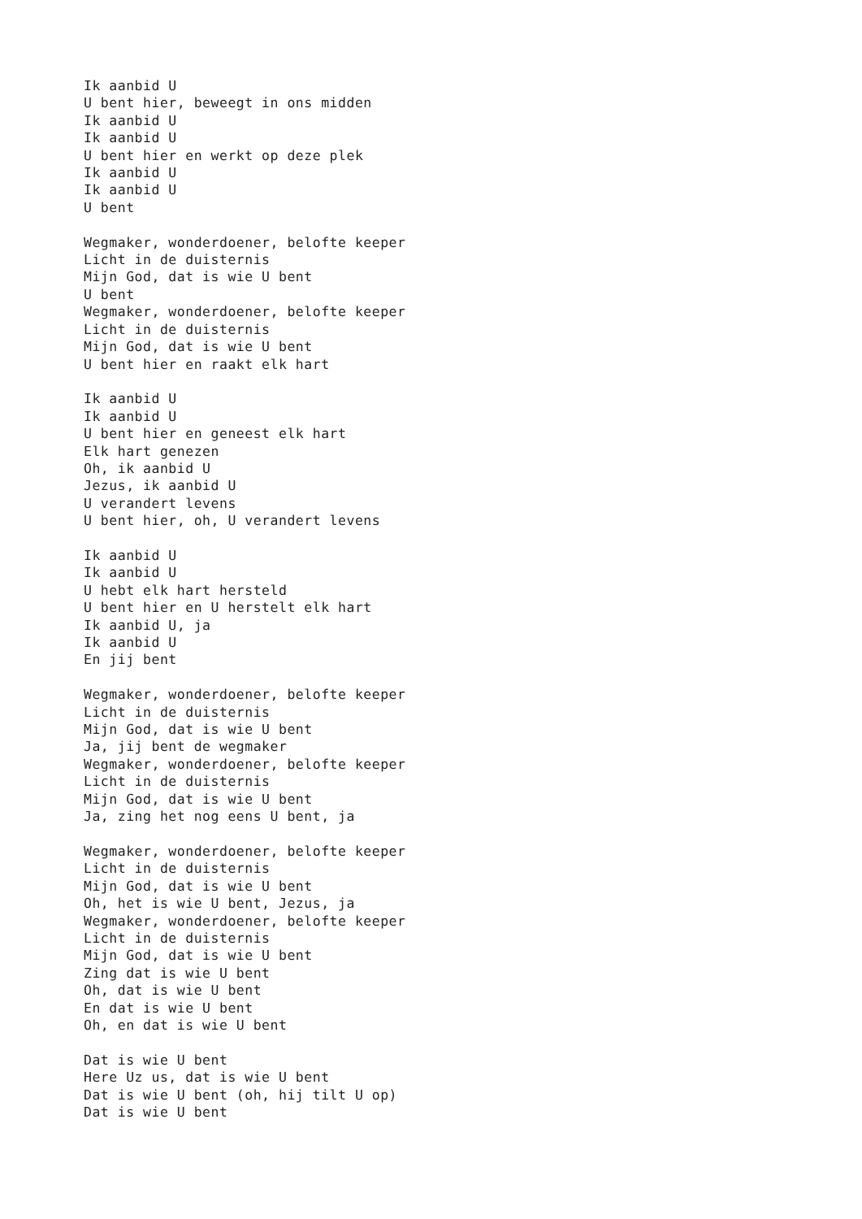Ik aanbid U
U bent hier, beweegt in ons midden
Ik aanbid U
Ik aanbid U
U bent hier en werkt op deze plek
Ik aanbid U
Ik aanbid U
U bent

Wegmaker, wonderdoener, belofte keeper
Licht in de duisternis
Mijn God, dat is wie U bent
U bent
Wegmaker, wonderdoener, belofte keeper
Licht in de duisternis
Mijn God, dat is wie U bent
U bent hier en raakt elk hart

Ik aanbid U
Ik aanbid U
U bent hier en geneest elk hart
Elk hart genezen
Oh, ik aanbid U
Jezus, ik aanbid U
U verandert levens
U bent hier, oh, U verandert levens

Ik aanbid U
Ik aanbid U
U hebt elk hart hersteld
U bent hier en U herstelt elk hart
Ik aanbid U, ja
Ik aanbid U
En jij bent

Wegmaker, wonderdoener, belofte keeper
Licht in de duisternis
Mijn God, dat is wie U bent
Ja, jij bent de wegmaker
Wegmaker, wonderdoener, belofte keeper
Licht in de duisternis
Mijn God, dat is wie U bent
Ja, zing het nog eens U bent, ja

Wegmaker, wonderdoener, belofte keeper
Licht in de duisternis
Mijn God, dat is wie U bent
Oh, het is wie U bent, Jezus, ja
Wegmaker, wonderdoener, belofte keeper
Licht in de duisternis
Mijn God, dat is wie U bent
Zing dat is wie U bent
Oh, dat is wie U bent
En dat is wie U bent
Oh, en dat is wie U bent

Dat is wie U bent
Here Uz us, dat is wie U bent
Dat is wie U bent (oh, hij tilt U op)
Dat is wie U bent